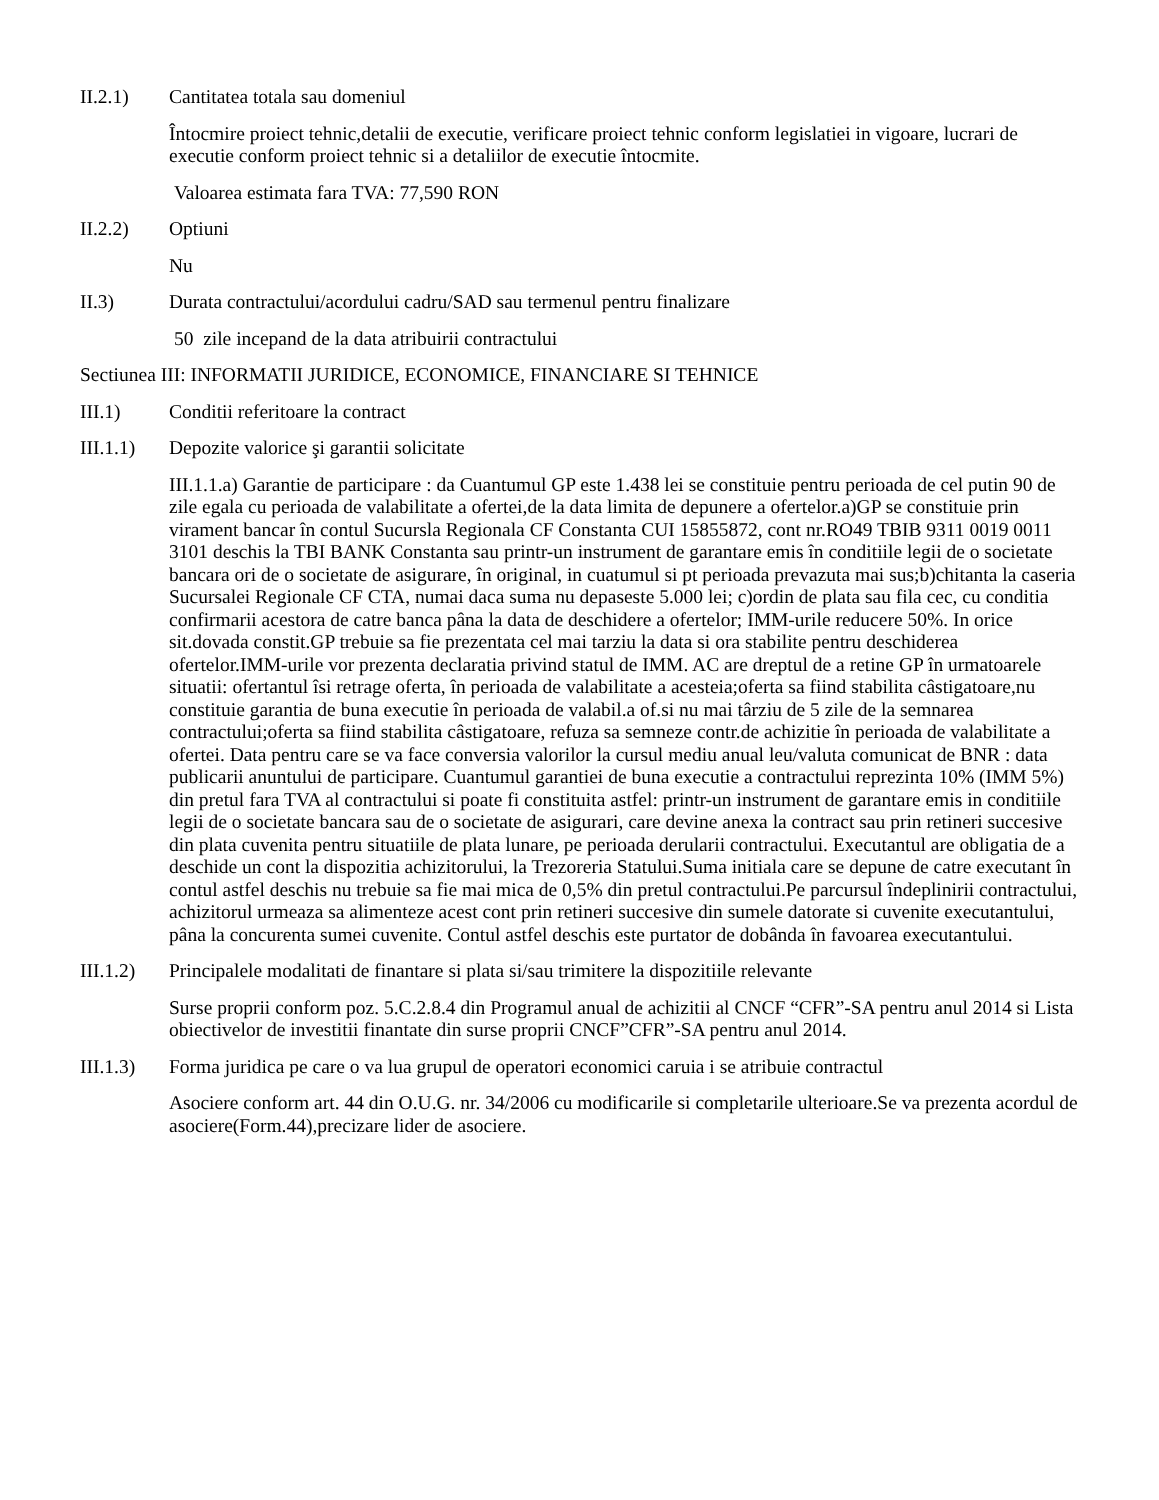II.2.1) Cantitatea totala sau domeniul
Întocmire proiect tehnic,detalii de executie, verificare proiect tehnic conform legislatiei in vigoare, lucrari de executie conform proiect tehnic si a detaliilor de executie întocmite.
Valoarea estimata fara TVA: 77,590 RON
II.2.2) Optiuni
Nu
II.3) Durata contractului/acordului cadru/SAD sau termenul pentru finalizare
50 zile incepand de la data atribuirii contractului
Sectiunea III: INFORMATII JURIDICE, ECONOMICE, FINANCIARE SI TEHNICE
III.1) Conditii referitoare la contract
III.1.1)
Depozite valorice şi garantii solicitate
III.1.1.a) Garantie de participare : da Cuantumul GP este 1.438 lei se constituie pentru perioada de cel putin 90 de zile egala cu perioada de valabilitate a ofertei,de la data limita de depunere a ofertelor.a)GP se constituie prin virament bancar în contul Sucursla Regionala CF Constanta CUI 15855872, cont nr.RO49 TBIB 9311 0019 0011 3101 deschis la TBI BANK Constanta sau printr-un instrument de garantare emis în conditiile legii de o societate bancara ori de o societate de asigurare, în original, in cuatumul si pt perioada prevazuta mai sus;b)chitanta la caseria Sucursalei Regionale CF CTA, numai daca suma nu depaseste 5.000 lei; c)ordin de plata sau fila cec, cu conditia confirmarii acestora de catre banca pâna la data de deschidere a ofertelor; IMM-urile reducere 50%. In orice sit.dovada constit.GP trebuie sa fie prezentata cel mai tarziu la data si ora stabilite pentru deschiderea ofertelor.IMM-urile vor prezenta declaratia privind statul de IMM. AC are dreptul de a retine GP în urmatoarele situatii: ofertantul îsi retrage oferta, în perioada de valabilitate a acesteia;oferta sa fiind stabilita câstigatoare,nu constituie garantia de buna executie în perioada de valabil.a of.si nu mai târziu de 5 zile de la semnarea contractului;oferta sa fiind stabilita câstigatoare, refuza sa semneze contr.de achizitie în perioada de valabilitate a ofertei. Data pentru care se va face conversia valorilor la cursul mediu anual leu/valuta comunicat de BNR : data publicarii anuntului de participare. Cuantumul garantiei de buna executie a contractului reprezinta 10% (IMM 5%) din pretul fara TVA al contractului si poate fi constituita astfel: printr-un instrument de garantare emis in conditiile legii de o societate bancara sau de o societate de asigurari, care devine anexa la contract sau prin retineri succesive din plata cuvenita pentru situatiile de plata lunare, pe perioada derularii contractului. Executantul are obligatia de a deschide un cont la dispozitia achizitorului, la Trezoreria Statului.Suma initiala care se depune de catre executant în contul astfel deschis nu trebuie sa fie mai mica de 0,5% din pretul contractului.Pe parcursul îndeplinirii contractului, achizitorul urmeaza sa alimenteze acest cont prin retineri succesive din sumele datorate si cuvenite executantului, pâna la concurenta sumei cuvenite. Contul astfel deschis este purtator de dobânda în favoarea executantului.
III.1.2)
Principalele modalitati de finantare si plata si/sau trimitere la dispozitiile relevante
Surse proprii conform poz. 5.C.2.8.4 din Programul anual de achizitii al CNCF “CFR”-SA pentru anul 2014 si Lista obiectivelor de investitii finantate din surse proprii CNCF”CFR”-SA pentru anul 2014.
III.1.3)
Forma juridica pe care o va lua grupul de operatori economici caruia i se atribuie contractul
Asociere conform art. 44 din O.U.G. nr. 34/2006 cu modificarile si completarile ulterioare.Se va prezenta acordul de asociere(Form.44),precizare lider de asociere.